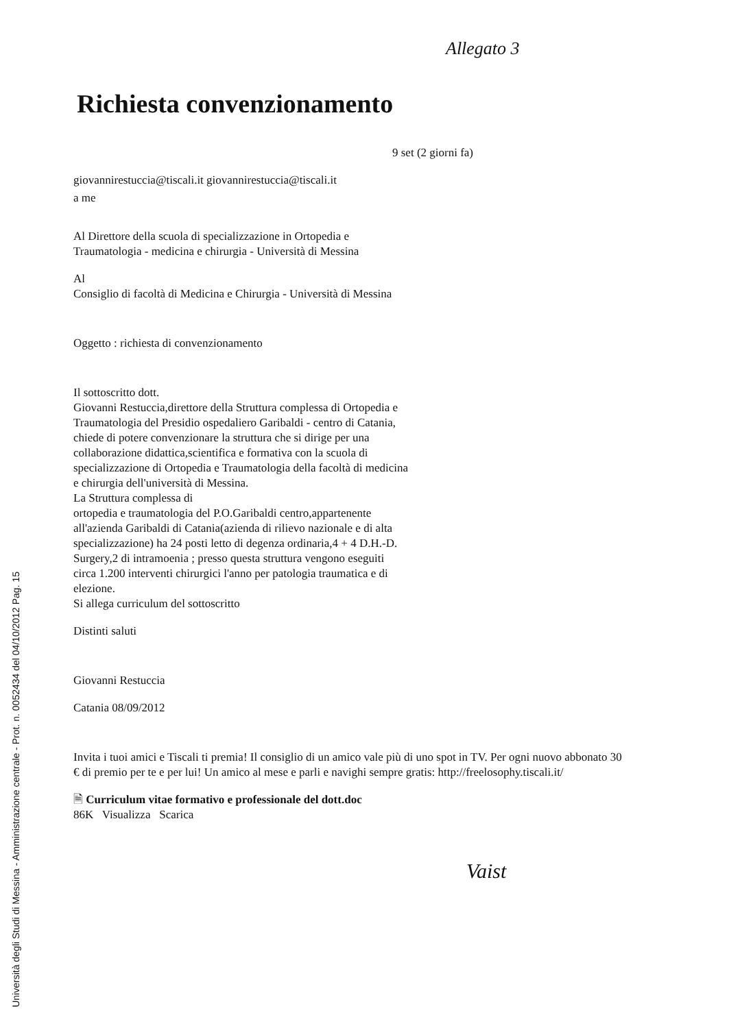Allegato 3
Università degli Studi di Messina - Amministrazione centrale - Prot. n. 0052434 del 04/10/2012 Pag. 15
Richiesta convenzionamento
9 set (2 giorni fa)
giovannirestuccia@tiscali.it giovannirestuccia@tiscali.it
a me
Al Direttore della scuola di specializzazione in Ortopedia e
Traumatologia - medicina e chirurgia - Università di Messina
Al
Consiglio di facoltà di Medicina e Chirurgia - Università di Messina
Oggetto : richiesta di convenzionamento
Il sottoscritto dott.
Giovanni Restuccia,direttore della Struttura complessa di Ortopedia e
Traumatologia del Presidio ospedaliero Garibaldi - centro di Catania,
chiede di potere convenzionare la struttura che si dirige per una
collaborazione didattica,scientifica e formativa con la scuola di
specializzazione di Ortopedia e Traumatologia della facoltà di medicina
e chirurgia dell'università di Messina.
La Struttura complessa di
ortopedia e traumatologia del P.O.Garibaldi centro,appartenente
all'azienda Garibaldi di Catania(azienda di rilievo nazionale e di alta
specializzazione) ha 24 posti letto di degenza ordinaria,4 + 4 D.H.-D.
Surgery,2 di intramoenia ; presso questa struttura vengono eseguiti
circa 1.200 interventi chirurgici l'anno per patologia traumatica e di
elezione.
Si allega curriculum del sottoscritto
Distinti saluti
Giovanni Restuccia
Catania 08/09/2012
Invita i tuoi amici e Tiscali ti premia! Il consiglio di un amico vale più di uno spot in TV. Per ogni nuovo abbonato 30 € di premio per te e per lui! Un amico al mese e parli e navighi sempre gratis: http://freelosophy.tiscali.it/
🗎 Curriculum vitae formativo e professionale del dott.doc
86K Visualizza Scarica
Vaist